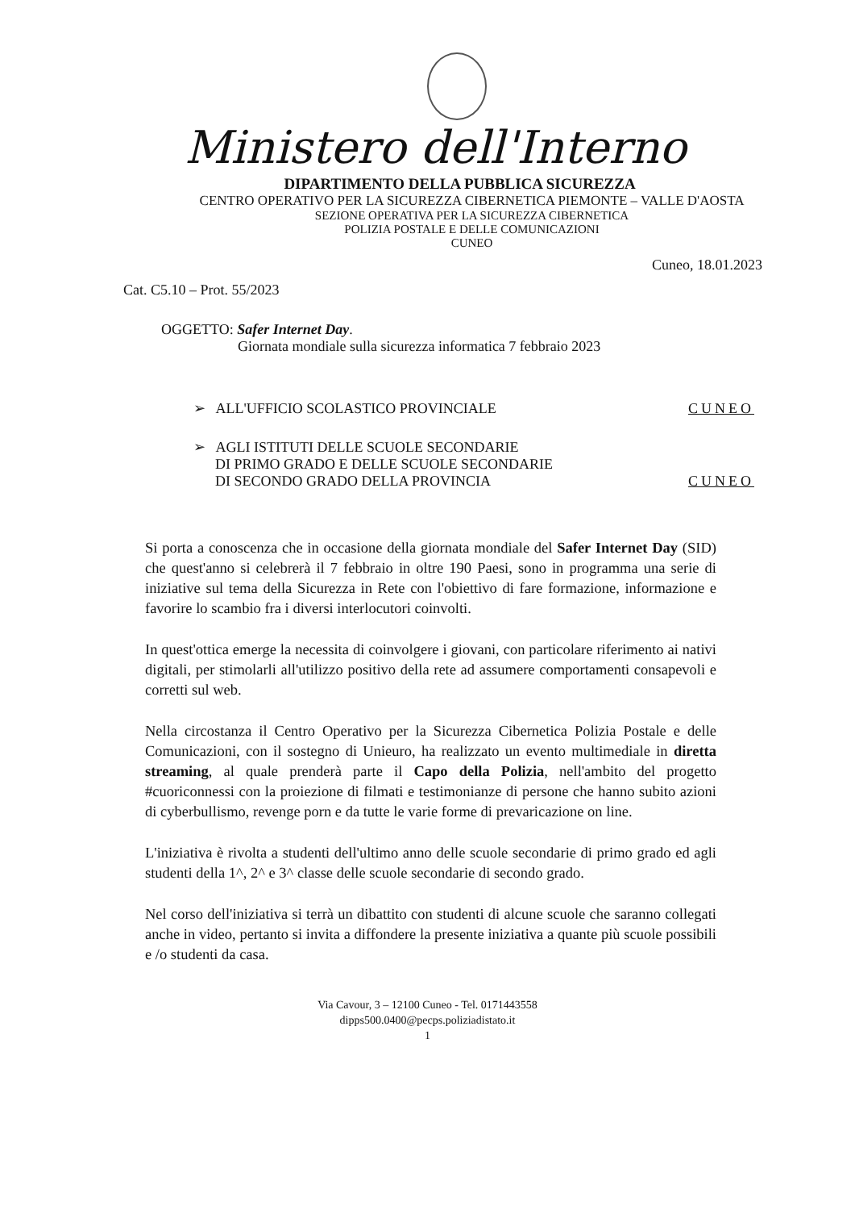Ministero dell'Interno
DIPARTIMENTO DELLA PUBBLICA SICUREZZA
CENTRO OPERATIVO PER LA SICUREZZA CIBERNETICA PIEMONTE – VALLE D'AOSTA
SEZIONE OPERATIVA PER LA SICUREZZA CIBERNETICA
POLIZIA POSTALE E DELLE COMUNICAZIONI
CUNEO
Cuneo, 18.01.2023
Cat. C5.10 – Prot. 55/2023
OGGETTO: Safer Internet Day.
Giornata mondiale sulla sicurezza informatica 7 febbraio 2023
➢ ALL'UFFICIO SCOLASTICO PROVINCIALE CUNEO
➢ AGLI ISTITUTI DELLE SCUOLE SECONDARIE
DI PRIMO GRADO E DELLE SCUOLE SECONDARIE
DI SECONDO GRADO DELLA PROVINCIA CUNEO
Si porta a conoscenza che in occasione della giornata mondiale del Safer Internet Day (SID) che quest'anno si celebrerà il 7 febbraio in oltre 190 Paesi, sono in programma una serie di iniziative sul tema della Sicurezza in Rete con l'obiettivo di fare formazione, informazione e favorire lo scambio fra i diversi interlocutori coinvolti.
In quest'ottica emerge la necessita di coinvolgere i giovani, con particolare riferimento ai nativi digitali, per stimolarli all'utilizzo positivo della rete ad assumere comportamenti consapevoli e corretti sul web.
Nella circostanza il Centro Operativo per la Sicurezza Cibernetica Polizia Postale e delle Comunicazioni, con il sostegno di Unieuro, ha realizzato un evento multimediale in diretta streaming, al quale prenderà parte il Capo della Polizia, nell'ambito del progetto #cuoriconnessi con la proiezione di filmati e testimonianze di persone che hanno subito azioni di cyberbullismo, revenge porn e da tutte le varie forme di prevaricazione on line.
L'iniziativa è rivolta a studenti dell'ultimo anno delle scuole secondarie di primo grado ed agli studenti della 1^, 2^ e 3^ classe delle scuole secondarie di secondo grado.
Nel corso dell'iniziativa si terrà un dibattito con studenti di alcune scuole che saranno collegati anche in video, pertanto si invita a diffondere la presente iniziativa a quante più scuole possibili e /o studenti da casa.
Via Cavour, 3 – 12100 Cuneo - Tel. 0171443558
dipps500.0400@pecps.poliziadistato.it
1